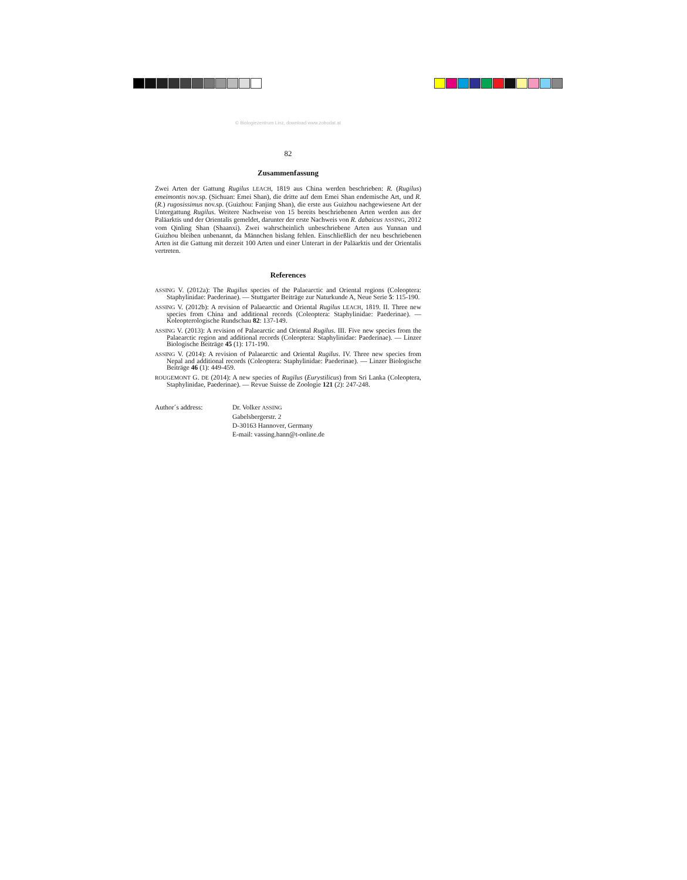© Biologiezentrum Linz, download www.zobodat.at
82
Zusammenfassung
Zwei Arten der Gattung Rugilus LEACH, 1819 aus China werden beschrieben: R. (Rugilus) emeimontis nov.sp. (Sichuan: Emei Shan), die dritte auf dem Emei Shan endemische Art, und R. (R.) rugosissimus nov.sp. (Guizhou: Fanjing Shan), die erste aus Guizhou nachgewiesene Art der Untergattung Rugilus. Weitere Nachweise von 15 bereits beschriebenen Arten werden aus der Paläarktis und der Orientalis gemeldet, darunter der erste Nachweis von R. dabaicus ASSING, 2012 vom Qinling Shan (Shaanxi). Zwei wahrscheinlich unbeschriebene Arten aus Yunnan und Guizhou bleiben unbenannt, da Männchen bislang fehlen. Einschließlich der neu beschriebenen Arten ist die Gattung mit derzeit 100 Arten und einer Unterart in der Paläarktis und der Orientalis vertreten.
References
ASSING V. (2012a): The Rugilus species of the Palaearctic and Oriental regions (Coleoptera: Staphylinidae: Paederinae). — Stuttgarter Beiträge zur Naturkunde A, Neue Serie 5: 115-190.
ASSING V. (2012b): A revision of Palaearctic and Oriental Rugilus LEACH, 1819. II. Three new species from China and additional records (Coleoptera: Staphylinidae: Paederinae). — Koleopterologische Rundschau 82: 137-149.
ASSING V. (2013): A revision of Palaearctic and Oriental Rugilus. III. Five new species from the Palaearctic region and additional records (Coleoptera: Staphylinidae: Paederinae). — Linzer Biologische Beiträge 45 (1): 171-190.
ASSING V. (2014): A revision of Palaearctic and Oriental Rugilus. IV. Three new species from Nepal and additional records (Coleoptera: Staphylinidae: Paederinae). — Linzer Biologische Beiträge 46 (1): 449-459.
ROUGEMONT G. DE (2014): A new species of Rugilus (Eurystilicus) from Sri Lanka (Coleoptera, Staphylinidae, Paederinae). — Revue Suisse de Zoologie 121 (2): 247-248.
Author´s address: Dr. Volker ASSING
Gabelsbergerstr. 2
D-30163 Hannover, Germany
E-mail: vassing.hann@t-online.de